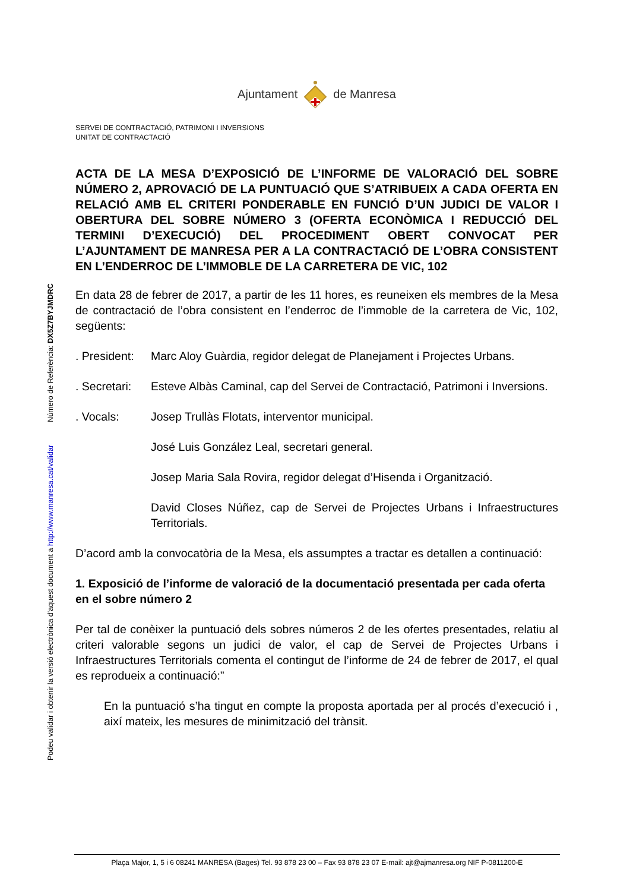Podeu validar i obtenir la versió electrònica d'aquest document a http://www.manresa.cat/validar Número de Referència: DX5Z7BYJMDRC
Ajuntamentde Manresa
SERVEI DE CONTRACTACIÓ, PATRIMONI I INVERSIONS
UNITAT DE CONTRACTACIÓ
ACTA DE LA MESA D’EXPOSICIÓ DE L’INFORME DE VALORACIÓ DEL SOBRE NÚMERO 2, APROVACIÓ DE LA PUNTUACIÓ QUE S’ATRIBUEIX A CADA OFERTA EN RELACIÓ AMB EL CRITERI PONDERABLE EN FUNCIÓ D’UN JUDICI DE VALOR I OBERTURA DEL SOBRE NÚMERO 3 (OFERTA ECONÒMICA I REDUCCIÓ DEL TERMINI D’EXECUCIÓ) DEL PROCEDIMENT OBERT CONVOCAT PER L’AJUNTAMENT DE MANRESA PER A LA CONTRACTACIÓ DE L’OBRA CONSISTENT EN L’ENDERROC DE L’IMMOBLE DE LA CARRETERA DE VIC, 102
En data 28 de febrer de 2017, a partir de les 11 hores, es reuneixen els membres de la Mesa de contractació de l’obra consistent en l’enderroc de l’immoble de la carretera de Vic, 102, següents:
. President:
Marc Aloy Guàrdia, regidor delegat de Planejament i Projectes Urbans.
. Secretari:
Esteve Albàs Caminal, cap del Servei de Contractació, Patrimoni i Inversions.
. Vocals: Josep Trullàs Flotats, interventor municipal.
José Luis González Leal, secretari general.
Josep Maria Sala Rovira, regidor delegat d’Hisenda i Organització.
David Closes Núñez, cap de Servei de Projectes Urbans i Infraestructures Territorials.
D’acord amb la convocatòria de la Mesa, els assumptes a tractar es detallen a continuació:
1. Exposició de l’informe de valoració de la documentació presentada per cada oferta en el sobre número 2
Per tal de conèixer la puntuació dels sobres números 2 de les ofertes presentades, relatiu al criteri valorable segons un judici de valor, el cap de Servei de Projectes Urbans i Infraestructures Territorials comenta el contingut de l’informe de 24 de febrer de 2017, el qual es reprodueix a continuació:”
En la puntuació s’ha tingut en compte la proposta aportada per al procés d’execució i , així mateix, les mesures de minimització del trànsit.
Plaça Major, 1, 5 i 6 08241 MANRESA (Bages) Tel. 93 878 23 00 – Fax 93 878 23 07 E-mail: ajt@ajmanresa.org NIF P-0811200-E